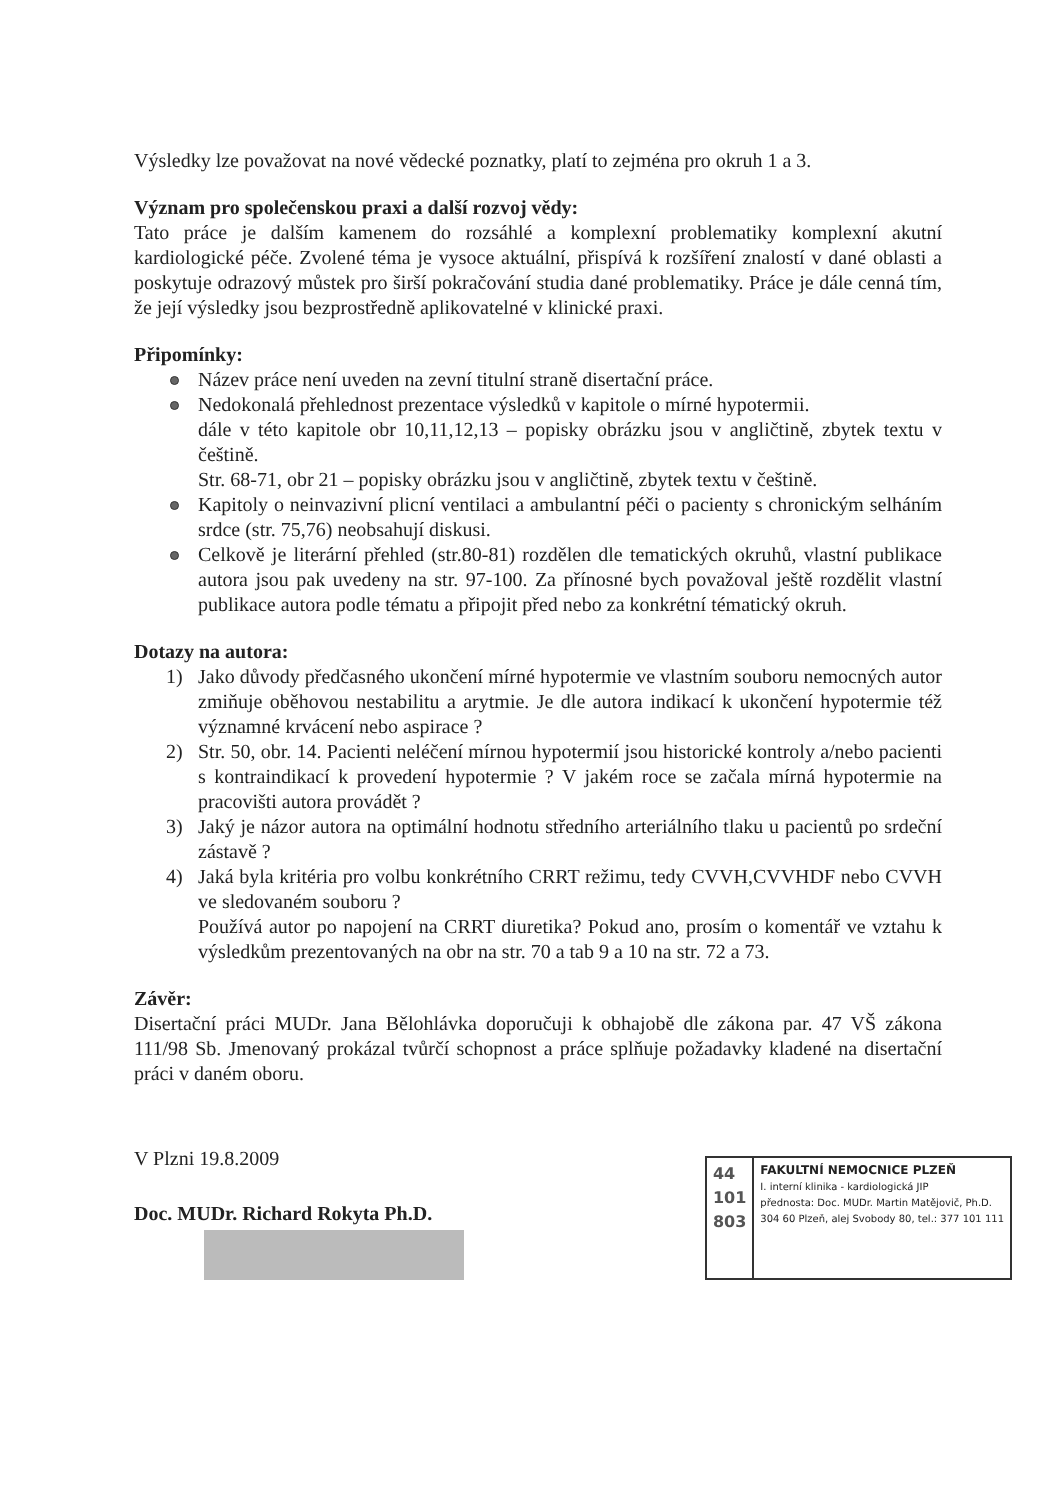Výsledky lze považovat na nové vědecké poznatky, platí to zejména pro okruh 1 a 3.
Význam pro společenskou praxi a další rozvoj vědy:
Tato práce je dalším kamenem do rozsáhlé a komplexní problematiky komplexní akutní kardiologické péče. Zvolené téma je vysoce aktuální, přispívá k rozšíření znalostí v dané oblasti a poskytuje odrazový můstek pro širší pokračování studia dané problematiky. Práce je dále cenná tím, že její výsledky jsou bezprostředně aplikovatelné v klinické praxi.
Připomínky:
Název práce není uveden na zevní titulní straně disertační práce.
Nedokonalá přehlednost prezentace výsledků v kapitole o mírné hypotermii.
dále v této kapitole obr 10,11,12,13 – popisky obrázku jsou v angličtině, zbytek textu v češtině.
Str. 68-71, obr 21 – popisky obrázku jsou v angličtině, zbytek textu v češtině.
Kapitoly o neinvazivní plicní ventilaci a ambulantní péči o pacienty s chronickým selháním srdce (str. 75,76) neobsahují diskusi.
Celkově je literární přehled (str.80-81) rozdělen dle tematických okruhů, vlastní publikace autora jsou pak uvedeny na str. 97-100. Za přínosné bych považoval ještě rozdělit vlastní publikace autora podle tématu a připojit před nebo za konkrétní tématický okruh.
Dotazy na autora:
1) Jako důvody předčasného ukončení mírné hypotermie ve vlastním souboru nemocných autor zmiňuje oběhovou nestabilitu a arytmie. Je dle autora indikací k ukončení hypotermie též významné krvácení nebo aspirace ?
2) Str. 50, obr. 14. Pacienti neléčení mírnou hypotermií jsou historické kontroly a/nebo pacienti s kontraindikací k provedení hypotermie ? V jakém roce se začala mírná hypotermie na pracovišti autora provádět ?
3) Jaký je názor autora na optimální hodnotu středního arteriálního tlaku u pacientů po srdeční zástavě ?
4) Jaká byla kritéria pro volbu konkrétního CRRT režimu, tedy CVVH,CVVHDF nebo CVVH ve sledovaném souboru ?
Používá autor po napojení na CRRT diuretika? Pokud ano, prosím o komentář ve vztahu k výsledkům prezentovaných na obr na str. 70 a tab 9 a 10 na str. 72 a 73.
Závěr:
Disertační práci MUDr. Jana Bělohlávka doporučuji k obhajobě dle zákona par. 47 VŠ zákona 111/98 Sb. Jmenovaný prokázal tvůrčí schopnost a práce splňuje požadavky kladené na disertační práci v daném oboru.
V Plzni 19.8.2009
Doc. MUDr. Richard Rokyta Ph.D.
44
101
803
FAKULTNÍ NEMOCNICE PLZEŇ
I. interní klinika - kardiologická JIP
přednosta: Doc. MUDr. Martin Matějovič, Ph.D.
304 60 Plzeň, alej Svobody 80, tel.: 377 101 111